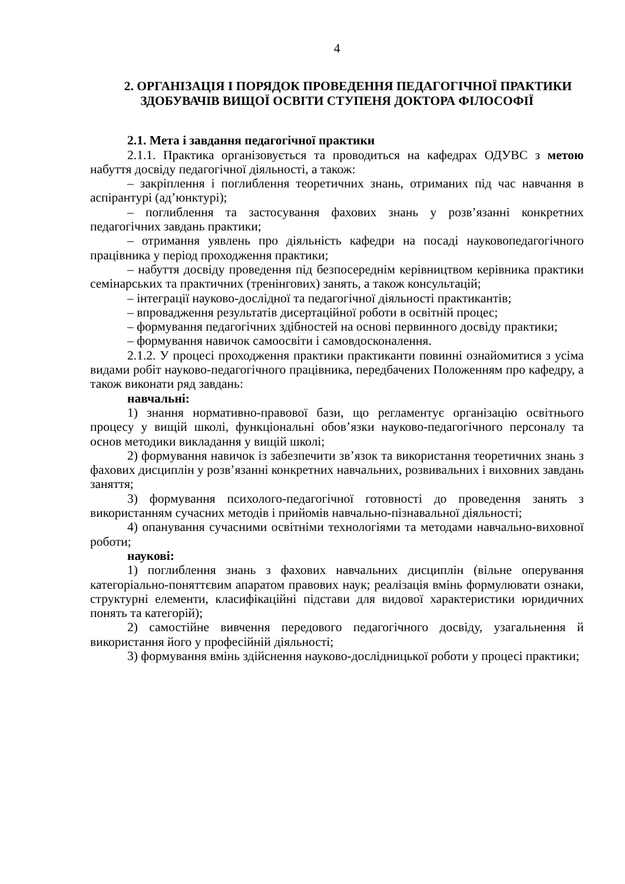4
2. ОРГАНІЗАЦІЯ І ПОРЯДОК ПРОВЕДЕННЯ ПЕДАГОГІЧНОЇ ПРАКТИКИ ЗДОБУВАЧІВ ВИЩОЇ ОСВІТИ СТУПЕНЯ ДОКТОРА ФІЛОСОФІЇ
2.1. Мета і завдання педагогічної практики
2.1.1. Практика організовується та проводиться на кафедрах ОДУВС з метою набуття досвіду педагогічної діяльності, а також:
– закріплення і поглиблення теоретичних знань, отриманих під час навчання в аспірантурі (ад’юнктурі);
– поглиблення та застосування фахових знань у розв’язанні конкретних педагогічних завдань практики;
– отримання уявлень про діяльність кафедри на посаді науковопедагогічного працівника у період проходження практики;
– набуття досвіду проведення під безпосереднім керівництвом керівника практики семінарських та практичних (тренінгових) занять, а також консультацій;
– інтеграції науково-дослідної та педагогічної діяльності практикантів;
– впровадження результатів дисертаційної роботи в освітній процес;
– формування педагогічних здібностей на основі первинного досвіду практики;
– формування навичок самоосвіти і самовдосконалення.
2.1.2. У процесі проходження практики практиканти повинні ознайомитися з усіма видами робіт науково-педагогічного працівника, передбачених Положенням про кафедру, а також виконати ряд завдань:
навчальні:
1) знання нормативно-правової бази, що регламентує організацію освітнього процесу у вищій школі, функціональні обов’язки науково-педагогічного персоналу та основ методики викладання у вищій школі;
2) формування навичок із забезпечити зв’язок та використання теоретичних знань з фахових дисциплін у розв’язанні конкретних навчальних, розвивальних і виховних завдань заняття;
3) формування психолого-педагогічної готовності до проведення занять з використанням сучасних методів і прийомів навчально-пізнавальної діяльності;
4) опанування сучасними освітніми технологіями та методами навчально-виховної роботи;
наукові:
1) поглиблення знань з фахових навчальних дисциплін (вільне оперування категоріально-поняттєвим апаратом правових наук; реалізація вмінь формулювати ознаки, структурні елементи, класифікаційні підстави для видової характеристики юридичних понять та категорій);
2) самостійне вивчення передового педагогічного досвіду, узагальнення й використання його у професійній діяльності;
3) формування вмінь здійснення науково-дослідницької роботи у процесі практики;